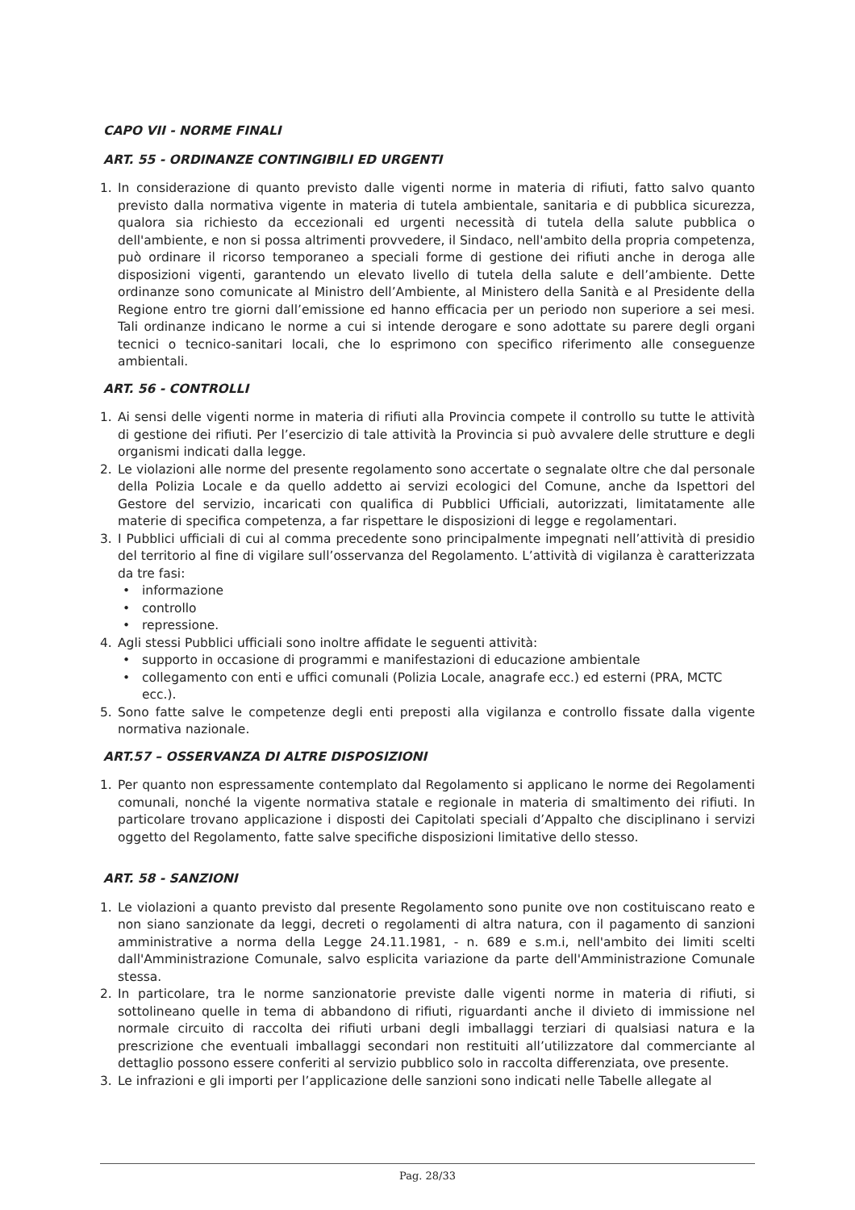CAPO VII - NORME FINALI
ART. 55 - ORDINANZE CONTINGIBILI ED URGENTI
1. In considerazione di quanto previsto dalle vigenti norme in materia di rifiuti, fatto salvo quanto previsto dalla normativa vigente in materia di tutela ambientale, sanitaria e di pubblica sicurezza, qualora sia richiesto da eccezionali ed urgenti necessità di tutela della salute pubblica o dell'ambiente, e non si possa altrimenti provvedere, il Sindaco, nell'ambito della propria competenza, può ordinare il ricorso temporaneo a speciali forme di gestione dei rifiuti anche in deroga alle disposizioni vigenti, garantendo un elevato livello di tutela della salute e dell’ambiente. Dette ordinanze sono comunicate al Ministro dell’Ambiente, al Ministero della Sanità e al Presidente della Regione entro tre giorni dall’emissione ed hanno efficacia per un periodo non superiore a sei mesi. Tali ordinanze indicano le norme a cui si intende derogare e sono adottate su parere degli organi tecnici o tecnico-sanitari locali, che lo esprimono con specifico riferimento alle conseguenze ambientali.
ART. 56 - CONTROLLI
1. Ai sensi delle vigenti norme in materia di rifiuti alla Provincia compete il controllo su tutte le attività di gestione dei rifiuti. Per l’esercizio di tale attività la Provincia si può avvalere delle strutture e degli organismi indicati dalla legge.
2. Le violazioni alle norme del presente regolamento sono accertate o segnalate oltre che dal personale della Polizia Locale e da quello addetto ai servizi ecologici del Comune, anche da Ispettori del Gestore del servizio, incaricati con qualifica di Pubblici Ufficiali, autorizzati, limitatamente alle materie di specifica competenza, a far rispettare le disposizioni di legge e regolamentari.
3. I Pubblici ufficiali di cui al comma precedente sono principalmente impegnati nell’attività di presidio del territorio al fine di vigilare sull’osservanza del Regolamento. L’attività di vigilanza è caratterizzata da tre fasi:
• informazione
• controllo
• repressione.
4. Agli stessi Pubblici ufficiali sono inoltre affidate le seguenti attività:
• supporto in occasione di programmi e manifestazioni di educazione ambientale
• collegamento con enti e uffici comunali (Polizia Locale, anagrafe ecc.) ed esterni (PRA, MCTC ecc.).
5. Sono fatte salve le competenze degli enti preposti alla vigilanza e controllo fissate dalla vigente normativa nazionale.
ART.57 – OSSERVANZA DI ALTRE DISPOSIZIONI
1. Per quanto non espressamente contemplato dal Regolamento si applicano le norme dei Regolamenti comunali, nonché la vigente normativa statale e regionale in materia di smaltimento dei rifiuti. In particolare trovano applicazione i disposti dei Capitolati speciali d’Appalto che disciplinano i servizi oggetto del Regolamento, fatte salve specifiche disposizioni limitative dello stesso.
ART. 58 - SANZIONI
1. Le violazioni a quanto previsto dal presente Regolamento sono punite ove non costituiscano reato e non siano sanzionate da leggi, decreti o regolamenti di altra natura, con il pagamento di sanzioni amministrative a norma della Legge 24.11.1981, - n. 689 e s.m.i, nell'ambito dei limiti scelti dall'Amministrazione Comunale, salvo esplicita variazione da parte dell'Amministrazione Comunale stessa.
2. In particolare, tra le norme sanzionatorie previste dalle vigenti norme in materia di rifiuti, si sottolineano quelle in tema di abbandono di rifiuti, riguardanti anche il divieto di immissione nel normale circuito di raccolta dei rifiuti urbani degli imballaggi terziari di qualsiasi natura e la prescrizione che eventuali imballaggi secondari non restituiti all’utilizzatore dal commerciante al dettaglio possono essere conferiti al servizio pubblico solo in raccolta differenziata, ove presente.
3. Le infrazioni e gli importi per l’applicazione delle sanzioni sono indicati nelle Tabelle allegate al
Pag. 28/33